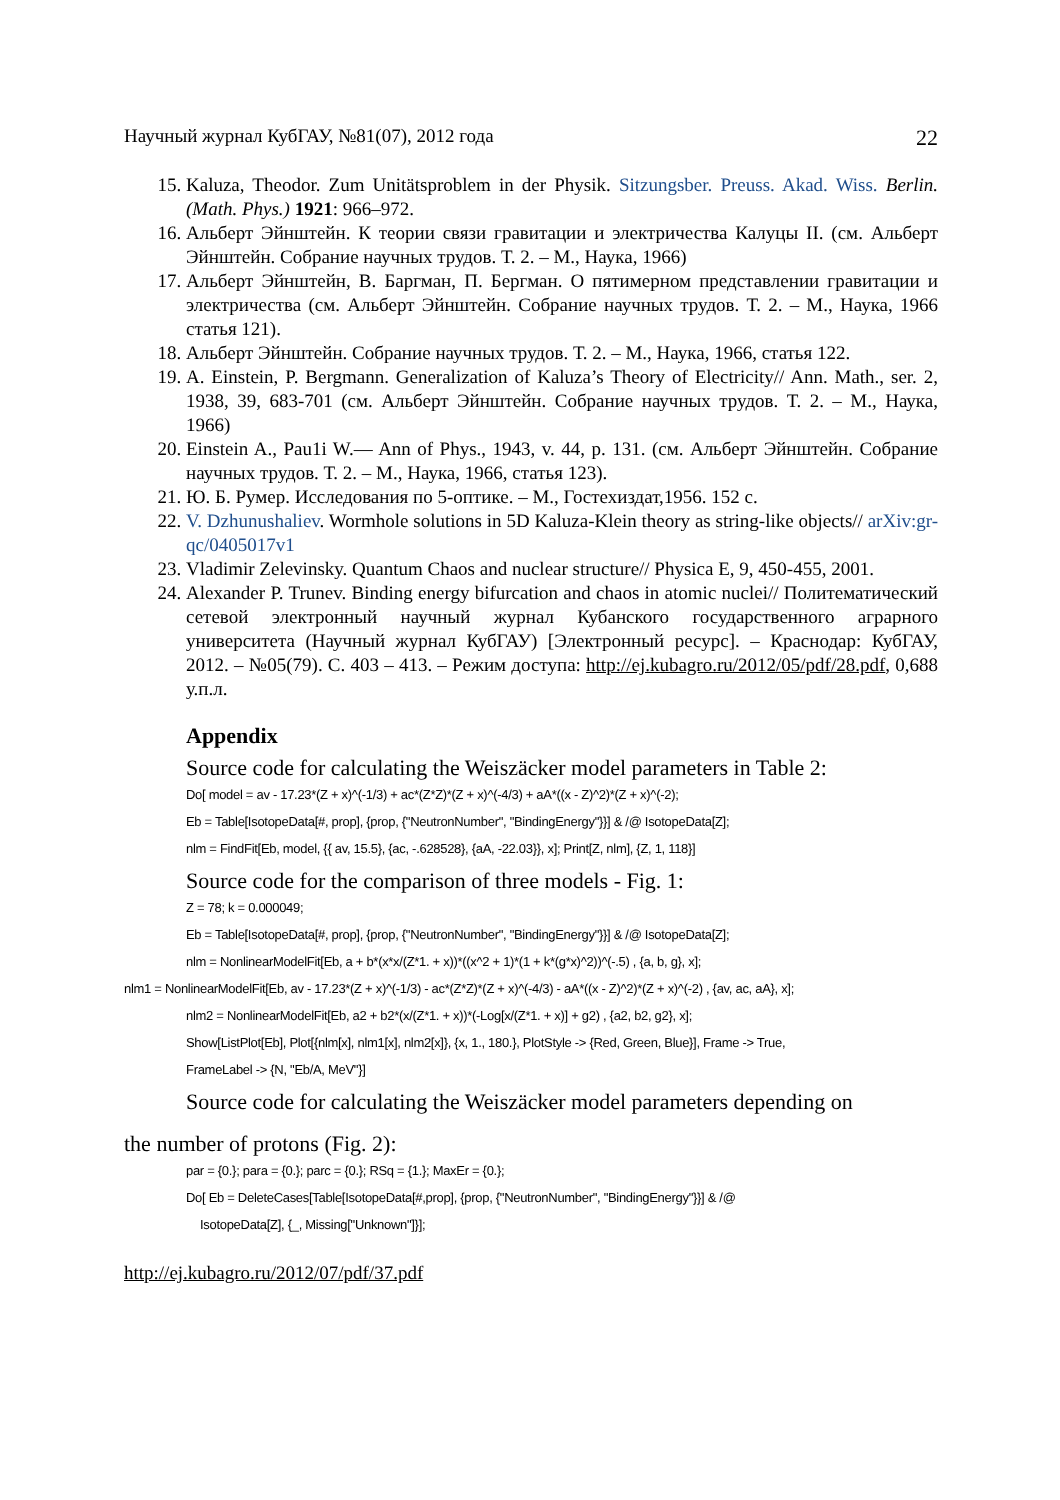Научный журнал КубГАУ, №81(07), 2012 года 22
15. Kaluza, Theodor. Zum Unitätsproblem in der Physik. Sitzungsber. Preuss. Akad. Wiss. Berlin. (Math. Phys.) 1921: 966–972.
16. Альберт Эйнштейн. К теории связи гравитации и электричества Калуцы II. (см. Альберт Эйнштейн. Собрание научных трудов. Т. 2. – М., Наука, 1966)
17. Альберт Эйнштейн, В. Баргман, П. Бергман. О пятимерном представлении гравитации и электричества (см. Альберт Эйнштейн. Собрание научных трудов. Т. 2. – М., Наука, 1966 статья 121).
18. Альберт Эйнштейн. Собрание научных трудов. Т. 2. – М., Наука, 1966, статья 122.
19. A. Einstein, P. Bergmann. Generalization of Kaluza’s Theory of Electricity// Ann. Math., ser. 2, 1938, 39, 683-701 (см. Альберт Эйнштейн. Собрание научных трудов. Т. 2. – М., Наука, 1966)
20. Einstein A., Pau1i W.— Ann of Phys., 1943, v. 44, p. 131. (см. Альберт Эйнштейн. Собрание научных трудов. Т. 2. – М., Наука, 1966, статья 123).
21. Ю. Б. Румер. Исследования по 5-оптике. – М., Гостехиздат,1956. 152 с.
22. V. Dzhunushaliev. Wormhole solutions in 5D Kaluza-Klein theory as string-like objects// arXiv:gr-qc/0405017v1
23. Vladimir Zelevinsky. Quantum Chaos and nuclear structure// Physica E, 9, 450-455, 2001.
24. Alexander P. Trunev. Binding energy bifurcation and chaos in atomic nuclei// Политематический сетевой электронный научный журнал Кубанского государственного аграрного университета (Научный журнал КубГАУ) [Электронный ресурс]. – Краснодар: КубГАУ, 2012. – №05(79). С. 403 – 413. – Режим доступа: http://ej.kubagro.ru/2012/05/pdf/28.pdf, 0,688 у.п.л.
Appendix
Source code for calculating the Weiszäcker model parameters in Table 2:
Do[ model = av - 17.23*(Z + x)^(-1/3) + ac*(Z*Z)*(Z + x)^(-4/3) + aA*((x - Z)^2)*(Z + x)^(-2);
Eb = Table[IsotopeData[#, prop], {prop, {"NeutronNumber", "BindingEnergy"}}] & /@ IsotopeData[Z];
nlm = FindFit[Eb, model, {{ av, 15.5}, {ac, -.628528}, {aA, -22.03}}, x]; Print[Z, nlm], {Z, 1, 118}]
Source code for the comparison of three models - Fig. 1:
Z = 78; k = 0.000049;
Eb = Table[IsotopeData[#, prop], {prop, {"NeutronNumber", "BindingEnergy"}}] & /@ IsotopeData[Z];
nlm = NonlinearModelFit[Eb, a + b*(x*x/(Z*1. + x))*((x^2 + 1)*(1 + k*(g*x)^2))^(-.5) , {a, b, g}, x];
nlm1 = NonlinearModelFit[Eb, av - 17.23*(Z + x)^(-1/3) - ac*(Z*Z)*(Z + x)^(-4/3) - aA*((x - Z)^2)*(Z + x)^(-2) , {av, ac, aA}, x];
nlm2 = NonlinearModelFit[Eb, a2 + b2*(x/(Z*1. + x))*(-Log[x/(Z*1. + x)] + g2) , {a2, b2, g2}, x];
Show[ListPlot[Eb], Plot[{nlm[x], nlm1[x], nlm2[x]}, {x, 1., 180.}, PlotStyle -> {Red, Green, Blue}], Frame -> True,
FrameLabel -> {N, "Eb/A, MeV"}]
Source code for calculating the Weiszäcker model parameters depending on
the number of protons (Fig. 2):
par = {0.}; para = {0.}; parc = {0.}; RSq = {1.}; MaxEr = {0.};
Do[ Eb = DeleteCases[Table[IsotopeData[#,prop], {prop, {"NeutronNumber", "BindingEnergy"}}] & /@
IsotopeData[Z], {_, Missing["Unknown"]}];
http://ej.kubagro.ru/2012/07/pdf/37.pdf